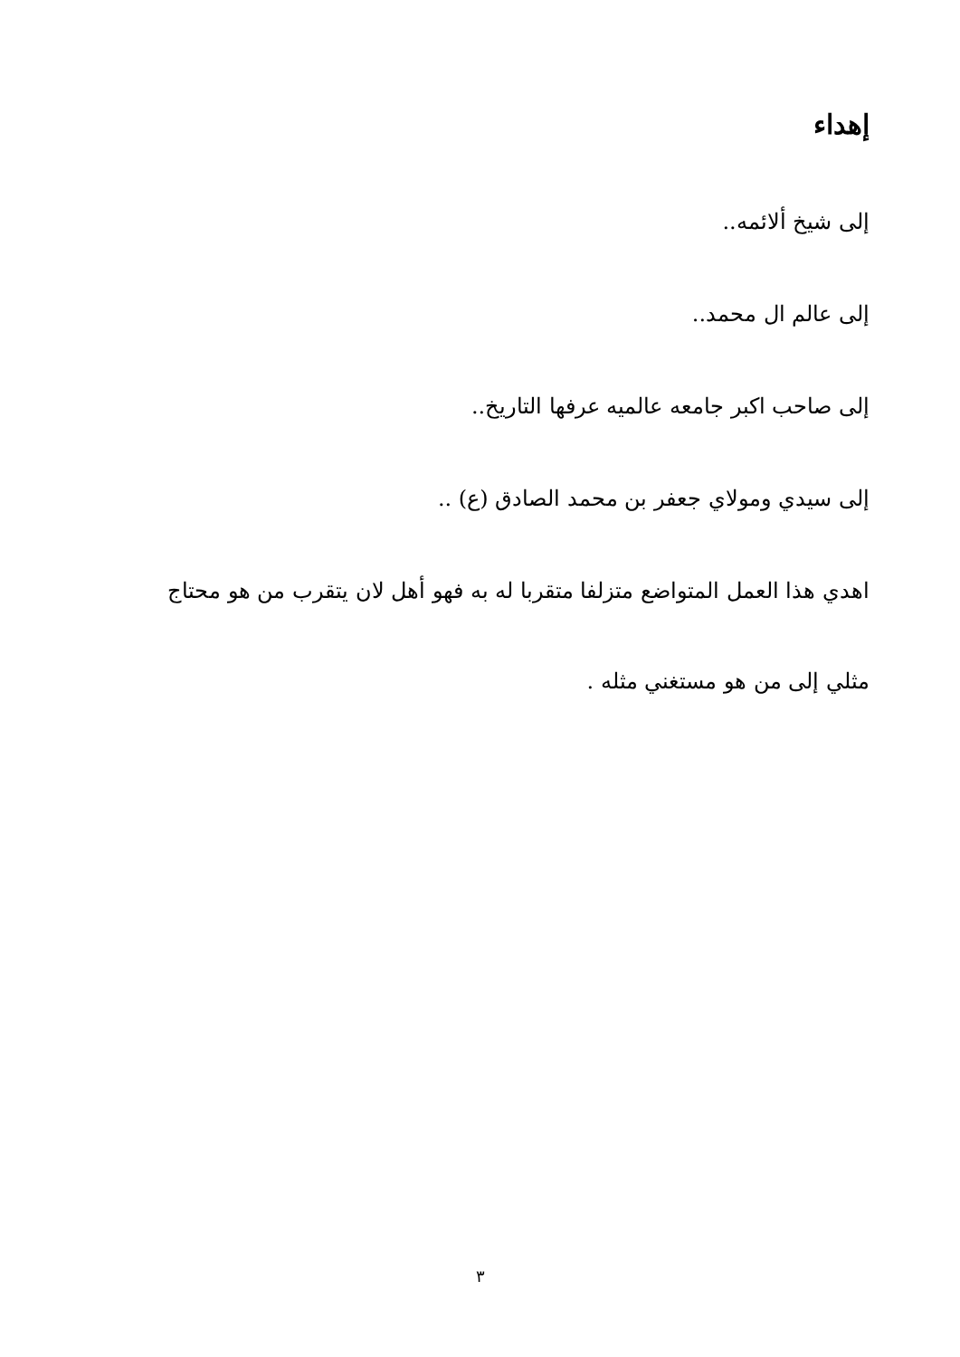إهداء
إلى شيخ ألائمه..
إلى عالم ال محمد..
إلى صاحب اكبر جامعه عالميه عرفها التاريخ..
إلى سيدي ومولاي جعفر بن محمد الصادق (ع) ..
اهدي هذا العمل المتواضع متزلفا متقربا له به فهو أهل لان يتقرب من هو محتاج
مثلي إلى من هو مستغني مثله .
٣